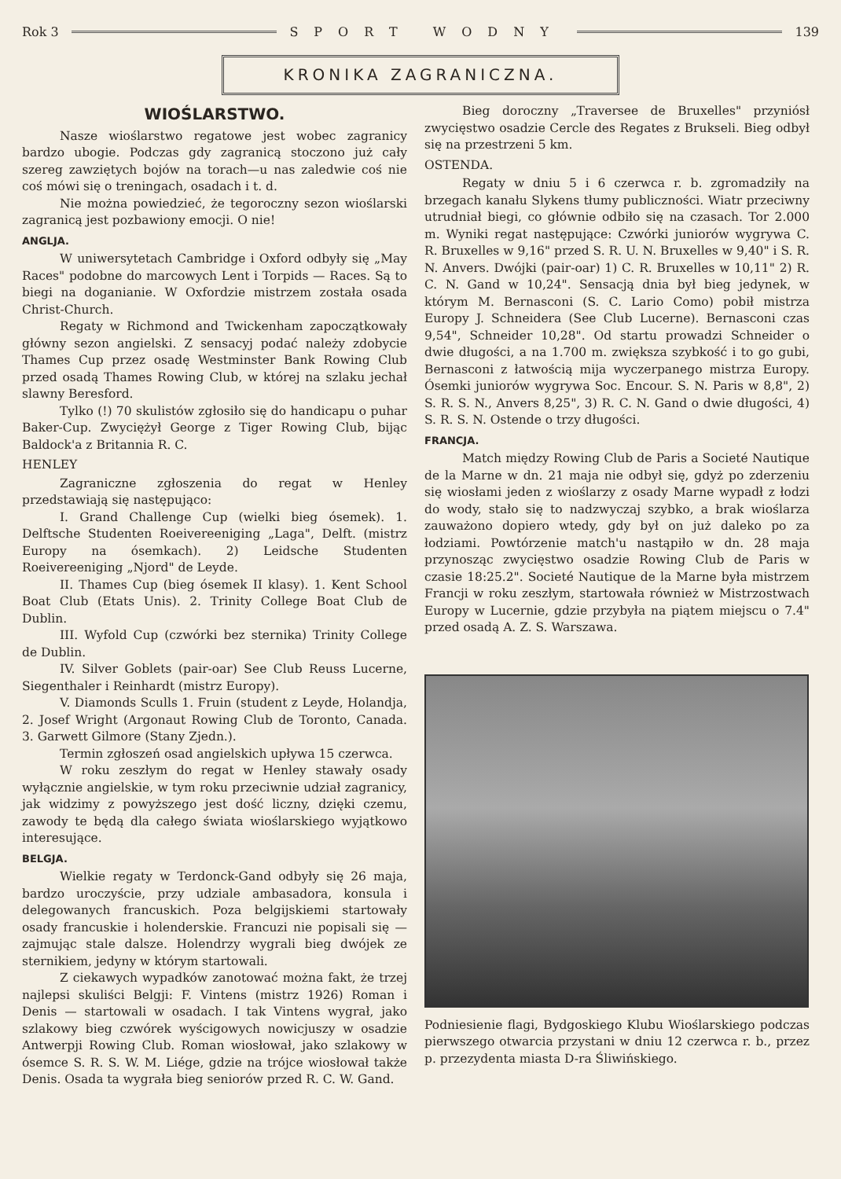Rok 3 SPORT WODNY 139
KRONIKA ZAGRANICZNA.
WIOŚLARSTWO.
Nasze wioślarstwo regatowe jest wobec zagranicy bardzo ubogie. Podczas gdy zagranicą stoczono już cały szereg zawziętych bojów na torach—u nas zaledwie coś nie coś mówi się o treningach, osadach i t. d.
Nie można powiedzieć, że tegoroczny sezon wioślarski zagranicą jest pozbawiony emocji. O nie!
ANGLJA.
W uniwersytetach Cambridge i Oxford odbyły się „May Races" podobne do marcowych Lent i Torpids — Races. Są to biegi na doganianie. W Oxfordzie mistrzem została osada Christ-Church.
Regaty w Richmond and Twickenham zapoczątkowały główny sezon angielski. Z sensacyj podać należy zdobycie Thames Cup przez osadę Westminster Bank Rowing Club przed osadą Thames Rowing Club, w której na szlaku jechał slawny Beresford.
Tylko (!) 70 skulistów zgłosiło się do handicapu o puhar Baker-Cup. Zwyciężył George z Tiger Rowing Club, bijąc Baldock'a z Britannia R. C.
HENLEY
Zagraniczne zgłoszenia do regat w Henley przedstawiają się następująco:
I. Grand Challenge Cup (wielki bieg ósemek). 1. Delftsche Studenten Roeivereeniging „Laga", Delft. (mistrz Europy na ósemkach). 2) Leidsche Studenten Roeivereeniging „Njord" de Leyde.
II. Thames Cup (bieg ósemek II klasy). 1. Kent School Boat Club (Etats Unis). 2. Trinity College Boat Club de Dublin.
III. Wyfold Cup (czwórki bez sternika) Trinity College de Dublin.
IV. Silver Goblets (pair-oar) See Club Reuss Lucerne, Siegenthaler i Reinhardt (mistrz Europy).
V. Diamonds Sculls 1. Fruin (student z Leyde, Holandja, 2. Josef Wright (Argonaut Rowing Club de Toronto, Canada. 3. Garwett Gilmore (Stany Zjedn.).
Termin zgłoszeń osad angielskich upływa 15 czerwca.
W roku zeszłym do regat w Henley stawały osady wyłącznie angielskie, w tym roku przeciwnie udział zagranicy, jak widzimy z powyższego jest dość liczny, dzięki czemu, zawody te będą dla całego świata wioślarskiego wyjątkowo interesujące.
BELGJA.
Wielkie regaty w Terdonck-Gand odbyły się 26 maja, bardzo uroczyście, przy udziale ambasadora, konsula i delegowanych francuskich. Poza belgijskiemi startowały osady francuskie i holenderskie. Francuzi nie popisali się — zajmując stale dalsze. Holendrzy wygrali bieg dwójek ze sternikiem, jedyny w którym startowali.
Z ciekawych wypadków zanotować można fakt, że trzej najlepsi skuliści Belgji: F. Vintens (mistrz 1926) Roman i Denis — startowali w osadach. I tak Vintens wygrał, jako szlakowy bieg czwórek wyścigowych nowicjuszy w osadzie Antwerpji Rowing Club. Roman wiosłował, jako szlakowy w ósemce S. R. S. W. M. Liége, gdzie na trójce wiosłował także Denis. Osada ta wygrała bieg seniorów przed R. C. W. Gand.
Bieg doroczny „Traversee de Bruxelles" przyniósł zwycięstwo osadzie Cercle des Regates z Brukseli. Bieg odbył się na przestrzeni 5 km.
OSTENDA.
Regaty w dniu 5 i 6 czerwca r. b. zgromadziły na brzegach kanału Slykens tłumy publiczności. Wiatr przeciwny utrudniał biegi, co głównie odbiło się na czasach. Tor 2.000 m. Wyniki regat następujące: Czwórki juniorów wygrywa C. R. Bruxelles w 9,16" przed S. R. U. N. Bruxelles w 9,40" i S. R. N. Anvers. Dwójki (pair-oar) 1) C. R. Bruxelles w 10,11" 2) R. C. N. Gand w 10,24". Sensacją dnia był bieg jedynek, w którym M. Bernasconi (S. C. Lario Como) pobił mistrza Europy J. Schneidera (See Club Lucerne). Bernasconi czas 9,54", Schneider 10,28". Od startu prowadzi Schneider o dwie długości, a na 1.700 m. zwiększa szybkość i to go gubi, Bernasconi z łatwością mija wyczerpanego mistrza Europy. Ósemki juniorów wygrywa Soc. Encour. S. N. Paris w 8,8", 2) S. R. S. N., Anvers 8,25", 3) R. C. N. Gand o dwie długości, 4) S. R. S. N. Ostende o trzy długości.
FRANCJA.
Match między Rowing Club de Paris a Societé Nautique de la Marne w dn. 21 maja nie odbył się, gdyż po zderzeniu się wiosłami jeden z wioślarzy z osady Marne wypadł z łodzi do wody, stało się to nadzwyczaj szybko, a brak wioślarza zauważono dopiero wtedy, gdy był on już daleko po za łodziami. Powtórzenie match'u nastąpiło w dn. 28 maja przynosząc zwycięstwo osadzie Rowing Club de Paris w czasie 18:25.2". Societé Nautique de la Marne była mistrzem Francji w roku zeszłym, startowała również w Mistrzostwach Europy w Lucernie, gdzie przybyła na piątem miejscu o 7.4" przed osadą A. Z. S. Warszawa.
Podniesienie flagi, Bydgoskiego Klubu Wioślarskiego podczas pierwszego otwarcia przystani w dniu 12 czerwca r. b., przez p. przezydenta miasta D-ra Śliwińskiego.